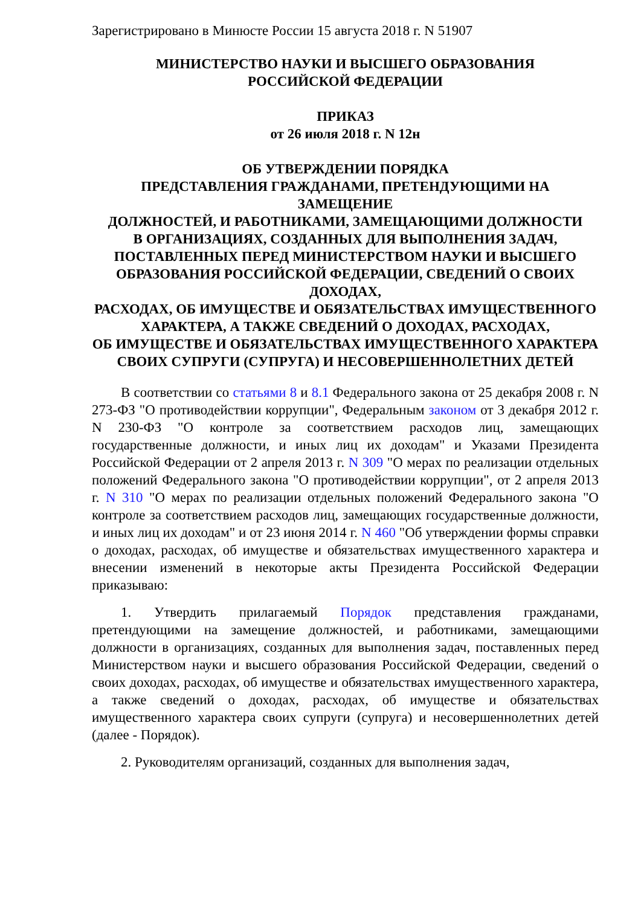Зарегистрировано в Минюсте России 15 августа 2018 г. N 51907
МИНИСТЕРСТВО НАУКИ И ВЫСШЕГО ОБРАЗОВАНИЯ
РОССИЙСКОЙ ФЕДЕРАЦИИ
ПРИКАЗ
от 26 июля 2018 г. N 12н
ОБ УТВЕРЖДЕНИИ ПОРЯДКА
ПРЕДСТАВЛЕНИЯ ГРАЖДАНАМИ, ПРЕТЕНДУЮЩИМИ НА ЗАМЕЩЕНИЕ
ДОЛЖНОСТЕЙ, И РАБОТНИКАМИ, ЗАМЕЩАЮЩИМИ ДОЛЖНОСТИ
В ОРГАНИЗАЦИЯХ, СОЗДАННЫХ ДЛЯ ВЫПОЛНЕНИЯ ЗАДАЧ,
ПОСТАВЛЕННЫХ ПЕРЕД МИНИСТЕРСТВОМ НАУКИ И ВЫСШЕГО
ОБРАЗОВАНИЯ РОССИЙСКОЙ ФЕДЕРАЦИИ, СВЕДЕНИЙ О СВОИХ ДОХОДАХ,
РАСХОДАХ, ОБ ИМУЩЕСТВЕ И ОБЯЗАТЕЛЬСТВАХ ИМУЩЕСТВЕННОГО
ХАРАКТЕРА, А ТАКЖЕ СВЕДЕНИЙ О ДОХОДАХ, РАСХОДАХ,
ОБ ИМУЩЕСТВЕ И ОБЯЗАТЕЛЬСТВАХ ИМУЩЕСТВЕННОГО ХАРАКТЕРА
СВОИХ СУПРУГИ (СУПРУГА) И НЕСОВЕРШЕННОЛЕТНИХ ДЕТЕЙ
В соответствии со статьями 8 и 8.1 Федерального закона от 25 декабря 2008 г. N 273-ФЗ "О противодействии коррупции", Федеральным законом от 3 декабря 2012 г. N 230-ФЗ "О контроле за соответствием расходов лиц, замещающих государственные должности, и иных лиц их доходам" и Указами Президента Российской Федерации от 2 апреля 2013 г. N 309 "О мерах по реализации отдельных положений Федерального закона "О противодействии коррупции", от 2 апреля 2013 г. N 310 "О мерах по реализации отдельных положений Федерального закона "О контроле за соответствием расходов лиц, замещающих государственные должности, и иных лиц их доходам" и от 23 июня 2014 г. N 460 "Об утверждении формы справки о доходах, расходах, об имуществе и обязательствах имущественного характера и внесении изменений в некоторые акты Президента Российской Федерации приказываю:
1. Утвердить прилагаемый Порядок представления гражданами, претендующими на замещение должностей, и работниками, замещающими должности в организациях, созданных для выполнения задач, поставленных перед Министерством науки и высшего образования Российской Федерации, сведений о своих доходах, расходах, об имуществе и обязательствах имущественного характера, а также сведений о доходах, расходах, об имуществе и обязательствах имущественного характера своих супруги (супруга) и несовершеннолетних детей (далее - Порядок).
2. Руководителям организаций, созданных для выполнения задач,